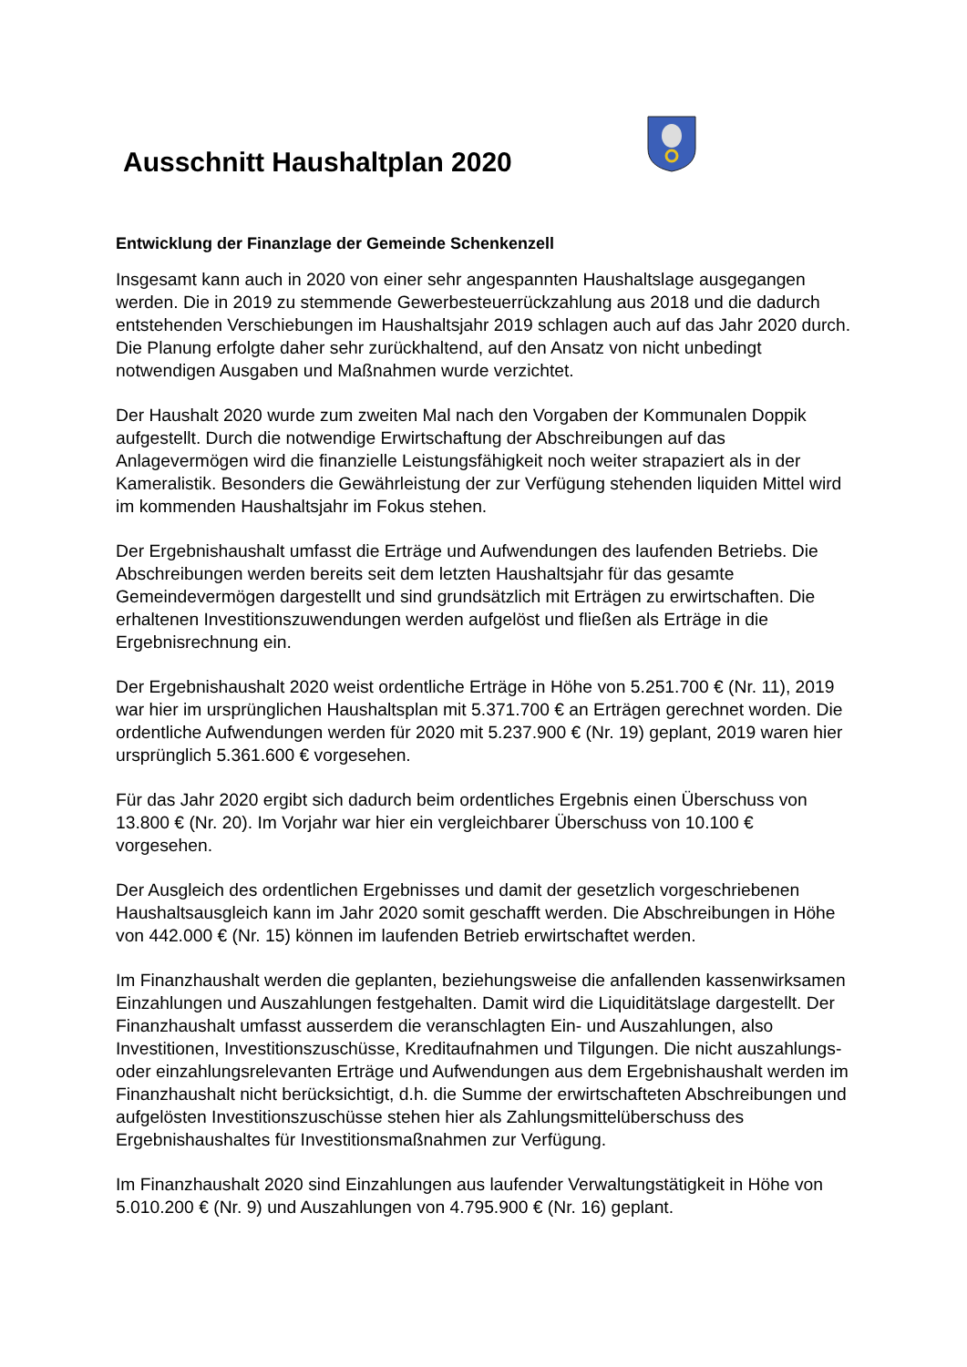Ausschnitt Haushaltplan 2020
Entwicklung der Finanzlage der Gemeinde Schenkenzell
Insgesamt kann auch in 2020 von einer sehr angespannten Haushaltslage ausgegangen werden. Die in 2019 zu stemmende Gewerbesteuerrückzahlung aus 2018 und die dadurch entstehenden Verschiebungen im Haushaltsjahr 2019 schlagen auch auf das Jahr 2020 durch. Die Planung erfolgte daher sehr zurückhaltend, auf den Ansatz von nicht unbedingt notwendigen Ausgaben und Maßnahmen wurde verzichtet.
Der Haushalt 2020 wurde zum zweiten Mal nach den Vorgaben der Kommunalen Doppik aufgestellt. Durch die notwendige Erwirtschaftung der Abschreibungen auf das Anlagevermögen wird die finanzielle Leistungsfähigkeit noch weiter strapaziert als in der Kameralistik. Besonders die Gewährleistung der zur Verfügung stehenden liquiden Mittel wird im kommenden Haushaltsjahr im Fokus stehen.
Der Ergebnishaushalt umfasst die Erträge und Aufwendungen des laufenden Betriebs. Die Abschreibungen werden bereits seit dem letzten Haushaltsjahr für das gesamte Gemeindevermögen dargestellt und sind grundsätzlich mit Erträgen zu erwirtschaften. Die erhaltenen Investitionszuwendungen werden aufgelöst und fließen als Erträge in die Ergebnisrechnung ein.
Der Ergebnishaushalt 2020 weist ordentliche Erträge in Höhe von 5.251.700 € (Nr. 11), 2019 war hier im ursprünglichen Haushaltsplan mit 5.371.700 € an Erträgen gerechnet worden. Die ordentliche Aufwendungen werden für 2020 mit 5.237.900 € (Nr. 19) geplant, 2019 waren hier ursprünglich 5.361.600 € vorgesehen.
Für das Jahr 2020 ergibt sich dadurch beim ordentliches Ergebnis einen Überschuss von 13.800 € (Nr. 20). Im Vorjahr war hier ein vergleichbarer Überschuss von 10.100 € vorgesehen.
Der Ausgleich des ordentlichen Ergebnisses und damit der gesetzlich vorgeschriebenen Haushaltsausgleich kann im Jahr 2020 somit geschafft werden. Die Abschreibungen in Höhe von 442.000 € (Nr. 15) können im laufenden Betrieb erwirtschaftet werden.
Im Finanzhaushalt werden die geplanten, beziehungsweise die anfallenden kassenwirksamen Einzahlungen und Auszahlungen festgehalten. Damit wird die Liquiditätslage dargestellt. Der Finanzhaushalt umfasst ausserdem die veranschlagten Ein- und Auszahlungen, also Investitionen, Investitionszuschüsse, Kreditaufnahmen und Tilgungen. Die nicht auszahlungs- oder einzahlungsrelevanten Erträge und Aufwendungen aus dem Ergebnishaushalt werden im Finanzhaushalt nicht berücksichtigt, d.h. die Summe der erwirtschafteten Abschreibungen und aufgelösten Investitionszuschüsse stehen hier als Zahlungsmittelüberschuss des Ergebnishaushaltes für Investitionsmaßnahmen zur Verfügung.
Im Finanzhaushalt 2020 sind Einzahlungen aus laufender Verwaltungstätigkeit in Höhe von 5.010.200 € (Nr. 9) und Auszahlungen von 4.795.900 € (Nr. 16) geplant.